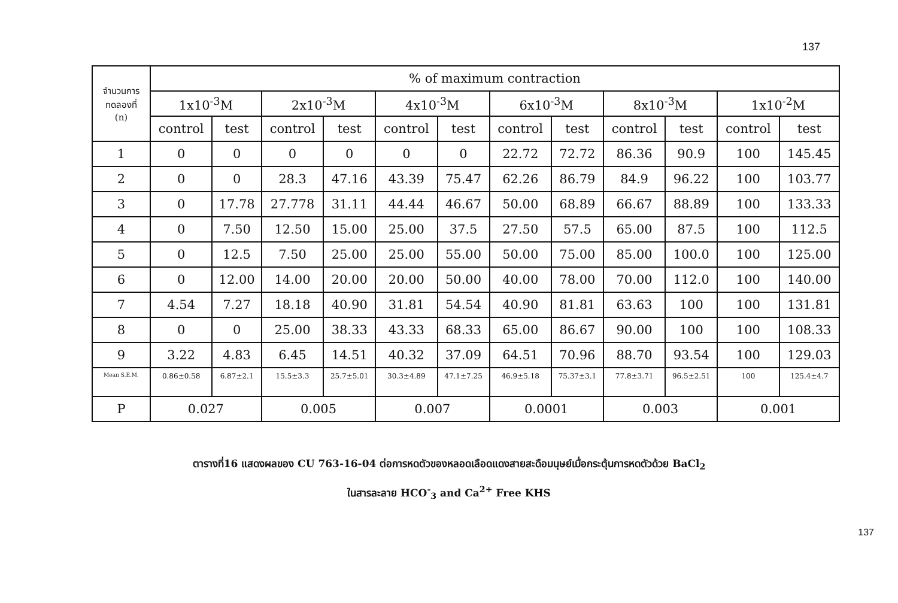137
| จำนวนการ ทดลองที่ (n) | % of maximum contraction | | | | | | | | | | | |
| --- | --- | --- | --- | --- | --- | --- | --- | --- | --- | --- | --- | --- |
| | 1x10<sup>-3</sup>M | | 2x10<sup>-3</sup>M | | 4x10<sup>-3</sup>M | | 6x10<sup>-3</sup>M | | 8x10<sup>-3</sup>M | | 1x10<sup>-2</sup>M | |
| | control | test | control | test | control | test | control | test | control | test | control | test |
| 1 | 0 | 0 | 0 | 0 | 0 | 0 | 22.72 | 72.72 | 86.36 | 90.9 | 100 | 145.45 |
| 2 | 0 | 0 | 28.3 | 47.16 | 43.39 | 75.47 | 62.26 | 86.79 | 84.9 | 96.22 | 100 | 103.77 |
| 3 | 0 | 17.78 | 27.778 | 31.11 | 44.44 | 46.67 | 50.00 | 68.89 | 66.67 | 88.89 | 100 | 133.33 |
| 4 | 0 | 7.50 | 12.50 | 15.00 | 25.00 | 37.5 | 27.50 | 57.5 | 65.00 | 87.5 | 100 | 112.5 |
| 5 | 0 | 12.5 | 7.50 | 25.00 | 25.00 | 55.00 | 50.00 | 75.00 | 85.00 | 100.0 | 100 | 125.00 |
| 6 | 0 | 12.00 | 14.00 | 20.00 | 20.00 | 50.00 | 40.00 | 78.00 | 70.00 | 112.0 | 100 | 140.00 |
| 7 | 4.54 | 7.27 | 18.18 | 40.90 | 31.81 | 54.54 | 40.90 | 81.81 | 63.63 | 100 | 100 | 131.81 |
| 8 | 0 | 0 | 25.00 | 38.33 | 43.33 | 68.33 | 65.00 | 86.67 | 90.00 | 100 | 100 | 108.33 |
| 9 | 3.22 | 4.83 | 6.45 | 14.51 | 40.32 | 37.09 | 64.51 | 70.96 | 88.70 | 93.54 | 100 | 129.03 |
| Mean S.E.M. | 0.86±0.58 | 6.87±2.1 | 15.5±3.3 | 25.7±5.01 | 30.3±4.89 | 47.1±7.25 | 46.9±5.18 | 75.37±3.1 | 77.8±3.71 | 96.5±2.51 | 100 | 125.4±4.7 |
| P | 0.027 | | 0.005 | | 0.007 | | 0.0001 | | 0.003 | | 0.001 | |
ตารางที่16 แสดงผลของ CU 763-16-04 ต่อการหดตัวของหลอดเลือดแดงสายสะดือมนุษย์เมื่อกระตุ้นการหดตัวด้วย BaCl<sub>2</sub>
ในสารละลาย HCO<sup>-</sup><sub>3</sub> and Ca<sup>2+</sup> Free KHS
137